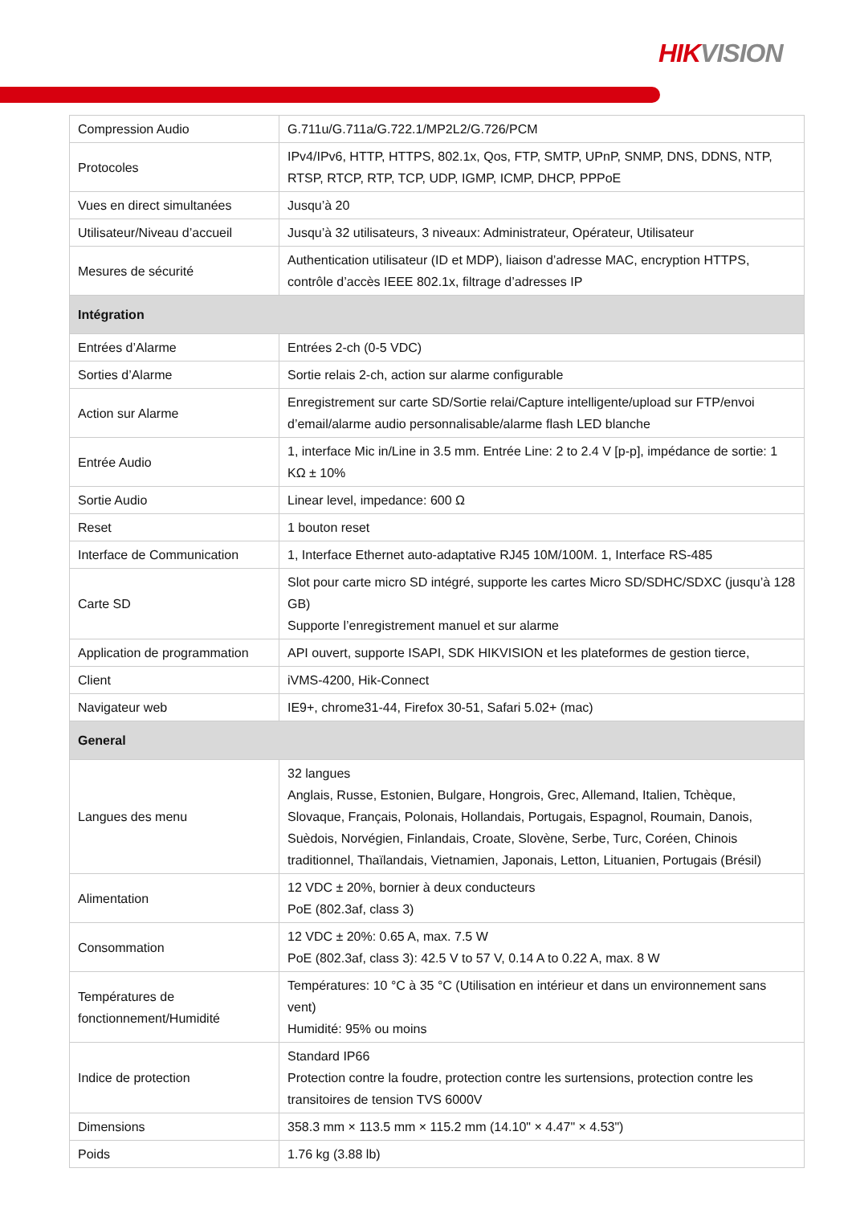HIKVISION
| Compression Audio | G.711u/G.711a/G.722.1/MP2L2/G.726/PCM |
| Protocoles | IPv4/IPv6, HTTP, HTTPS, 802.1x, Qos, FTP, SMTP, UPnP, SNMP, DNS, DDNS, NTP, RTSP, RTCP, RTP, TCP, UDP, IGMP, ICMP, DHCP, PPPoE |
| Vues en direct simultanées | Jusqu’à 20 |
| Utilisateur/Niveau d’accueil | Jusqu’à 32 utilisateurs, 3 niveaux: Administrateur, Opérateur, Utilisateur |
| Mesures de sécurité | Authentication utilisateur (ID et MDP), liaison d’adresse MAC, encryption HTTPS, contrôle d’accès IEEE 802.1x, filtrage d’adresses IP |
| Intégration | |
| Entrées d’Alarme | Entrées 2-ch (0-5 VDC) |
| Sorties d’Alarme | Sortie relais 2-ch, action sur alarme configurable |
| Action sur Alarme | Enregistrement sur carte SD/Sortie relai/Capture intelligente/upload sur FTP/envoi d’email/alarme audio personnalisable/alarme flash LED blanche |
| Entrée Audio | 1, interface Mic in/Line in 3.5 mm. Entrée Line: 2 to 2.4 V [p-p], impédance de sortie: 1 KΩ ± 10% |
| Sortie Audio | Linear level, impedance: 600 Ω |
| Reset | 1 bouton reset |
| Interface de Communication | 1, Interface Ethernet auto-adaptative RJ45 10M/100M. 1, Interface RS-485 |
| Carte SD | Slot pour carte micro SD intégré, supporte les cartes Micro SD/SDHC/SDXC (jusqu’à 128 GB) Supporte l’enregistrement manuel et sur alarme |
| Application de programmation | API ouvert, supporte ISAPI, SDK HIKVISION et les plateformes de gestion tierce, |
| Client | iVMS-4200, Hik-Connect |
| Navigateur web | IE9+, chrome31-44, Firefox 30-51, Safari 5.02+ (mac) |
| General | |
| Langues des menu | 32 langues Anglais, Russe, Estonien, Bulgare, Hongrois, Grec, Allemand, Italien, Tchèque, Slovaque, Français, Polonais, Hollandais, Portugais, Espagnol, Roumain, Danois, Suèdois, Norvégien, Finlandais, Croate, Slovène, Serbe, Turc, Coréen, Chinois traditionnel, Thaïlandais, Vietnamien, Japonais, Letton, Lituanien, Portugais (Brésil) |
| Alimentation | 12 VDC ± 20%, bornier à deux conducteurs PoE (802.3af, class 3) |
| Consommation | 12 VDC ± 20%: 0.65 A, max. 7.5 W PoE (802.3af, class 3): 42.5 V to 57 V, 0.14 A to 0.22 A, max. 8 W |
| Températures de fonctionnement/Humidité | Températures: 10 °C à 35 °C (Utilisation en intérieur et dans un environnement sans vent) Humidité: 95% ou moins |
| Indice de protection | Standard IP66 Protection contre la foudre, protection contre les surtensions, protection contre les transitoires de tension TVS 6000V |
| Dimensions | 358.3 mm × 113.5 mm × 115.2 mm (14.10" × 4.47" × 4.53") |
| Poids | 1.76 kg (3.88 lb) |